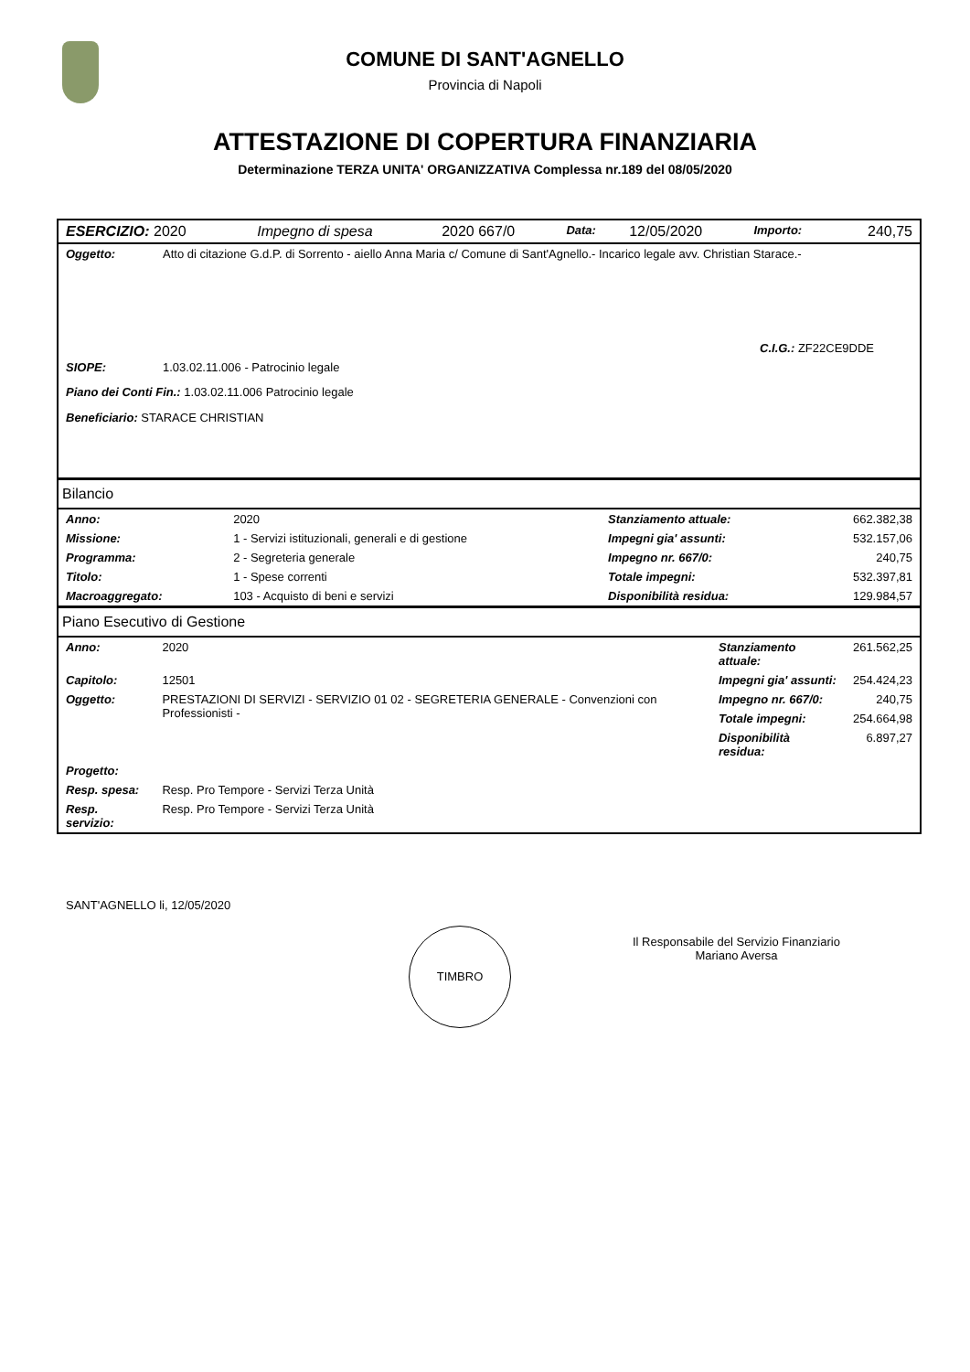COMUNE DI SANT'AGNELLO
Provincia di Napoli
ATTESTAZIONE DI COPERTURA FINANZIARIA
Determinazione TERZA UNITA' ORGANIZZATIVA Complessa nr.189 del 08/05/2020
| ESERCIZIO: 2020 | Impegno di spesa | 2020 667/0 | Data: | 12/05/2020 | Importo: | 240,75 |
| Oggetto: | Atto di citazione G.d.P. di Sorrento - aiello Anna Maria c/ Comune di Sant'Agnello.- Incarico legale avv. Christian Starace.- |
| C.I.G.: ZF22CE9DDE | |
| SIOPE: | 1.03.02.11.006 - Patrocinio legale |
| Piano dei Conti Fin.: 1.03.02.11.006 Patrocinio legale | |
| Beneficiario: STARACE CHRISTIAN | |
Bilancio
| Anno: | 2020 | Stanziamento attuale: | 662.382,38 |
| Missione: | 1 - Servizi istituzionali, generali e di gestione | Impegni gia' assunti: | 532.157,06 |
| Programma: | 2 - Segreteria generale | Impegno nr. 667/0: | 240,75 |
| Titolo: | 1 - Spese correnti | Totale impegni: | 532.397,81 |
| Macroaggregato: | 103 - Acquisto di beni e servizi | Disponibilità residua: | 129.984,57 |
Piano Esecutivo di Gestione
| Anno: | 2020 | Stanziamento attuale: | 261.562,25 |
| Capitolo: | 12501 | Impegni gia' assunti: | 254.424,23 |
| Oggetto: | PRESTAZIONI DI SERVIZI - SERVIZIO 01 02 - SEGRETERIA GENERALE - Convenzioni con Professionisti - | Impegno nr. 667/0: | 240,75 |
| | | Totale impegni: | 254.664,98 |
| | | Disponibilità residua: | 6.897,27 |
| Progetto: | | | |
| Resp. spesa: | Resp. Pro Tempore - Servizi Terza Unità | | |
| Resp. servizio: | Resp. Pro Tempore - Servizi Terza Unità | | |
SANT'AGNELLO li, 12/05/2020
TIMBRO
Il Responsabile del Servizio Finanziario
Mariano Aversa